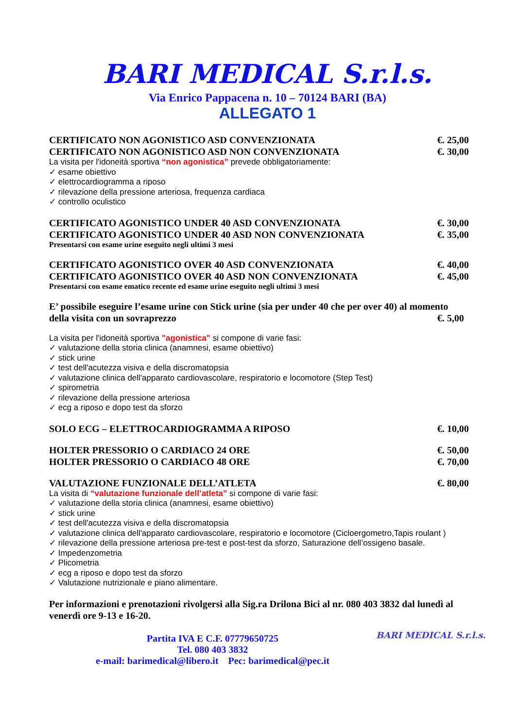BARI MEDICAL S.r.l.s.
Via Enrico Pappacena n. 10 – 70124 BARI (BA)
ALLEGATO 1
CERTIFICATO NON AGONISTICO ASD CONVENZIONATA €. 25,00
CERTIFICATO NON AGONISTICO ASD NON CONVENZIONATA €. 30,00
La visita per l'idoneità sportiva “non agonistica” prevede obbligatoriamente:
✓ esame obiettivo
✓ elettrocardiogramma a riposo
✓ rilevazione della pressione arteriosa, frequenza cardiaca
✓ controllo oculistico
CERTIFICATO AGONISTICO UNDER 40 ASD CONVENZIONATA €. 30,00
CERTIFICATO AGONISTICO UNDER 40 ASD NON CONVENZIONATA €. 35,00
Presentarsi con esame urine eseguito negli ultimi 3 mesi
CERTIFICATO AGONISTICO OVER 40 ASD CONVENZIONATA €. 40,00
CERTIFICATO AGONISTICO OVER 40 ASD NON CONVENZIONATA €. 45,00
Presentarsi con esame ematico recente ed esame urine eseguito negli ultimi 3 mesi
E’ possibile eseguire l’esame urine con Stick urine (sia per under 40 che per over 40) al momento
della visita con un sovraprezzo €. 5,00
La visita per l'idoneità sportiva "agonistica" si compone di varie fasi:
✓ valutazione della storia clinica (anamnesi, esame obiettivo)
✓ stick urine
✓ test dell'acutezza visiva e della discromatopsia
✓ valutazione clinica dell'apparato cardiovascolare, respiratorio e locomotore (Step Test)
✓ spirometria
✓ rilevazione della pressione arteriosa
✓ ecg a riposo e dopo test da sforzo
SOLO ECG – ELETTROCARDIOGRAMMA A RIPOSO €. 10,00
HOLTER PRESSORIO O CARDIACO 24 ORE €. 50,00
HOLTER PRESSORIO O CARDIACO 48 ORE €. 70,00
VALUTAZIONE FUNZIONALE DELL’ATLETA €. 80,00
La visita di “valutazione funzionale dell’atleta” si compone di varie fasi:
✓ valutazione della storia clinica (anamnesi, esame obiettivo)
✓ stick urine
✓ test dell'acutezza visiva e della discromatopsia
✓ valutazione clinica dell'apparato cardiovascolare, respiratorio e locomotore (Cicloergometro,Tapis roulant )
✓ rilevazione della pressione arteriosa pre-test e post-test da sforzo, Saturazione dell’ossigeno basale.
✓ Impedenzometria
✓ Plicometria
✓ ecg a riposo e dopo test da sforzo
✓ Valutazione nutrizionale e piano alimentare.
Per informazioni e prenotazioni rivolgersi alla Sig.ra Drilona Bici al nr. 080 403 3832 dal lunedì al venerdì ore 9-13 e 16-20.
Partita IVA E C.F. 07779650725
Tel. 080 403 3832
e-mail: barimedical@libero.it Pec: barimedical@pec.it
BARI MEDICAL S.r.l.s.